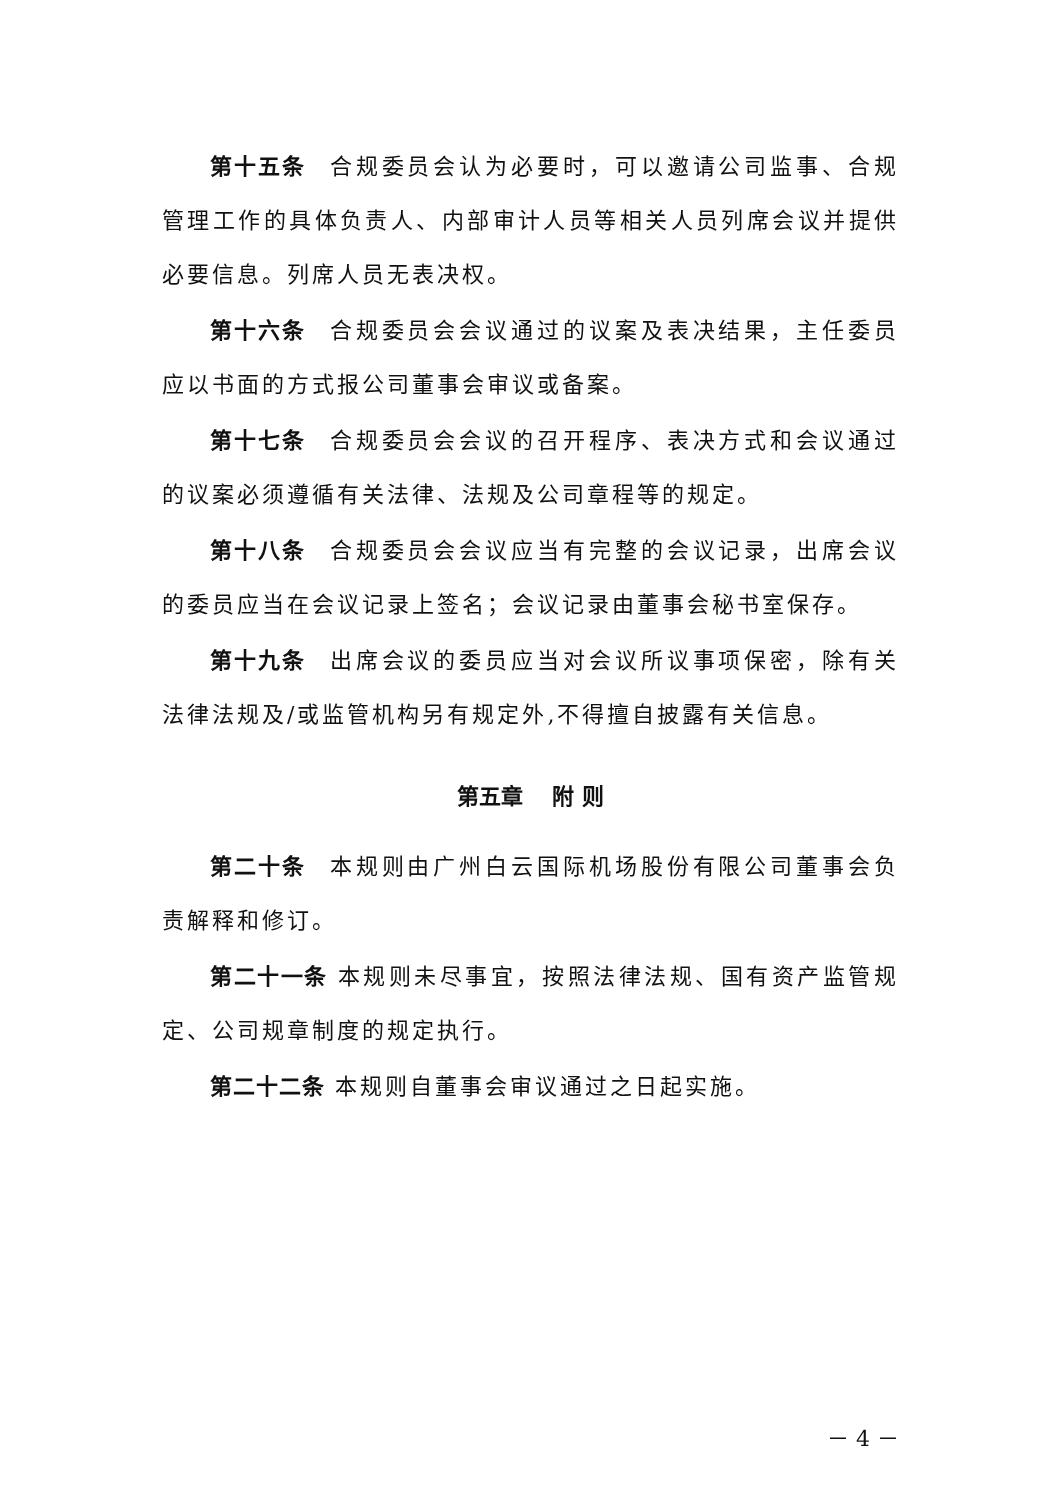第十五条 合规委员会认为必要时，可以邀请公司监事、合规管理工作的具体负责人、内部审计人员等相关人员列席会议并提供必要信息。列席人员无表决权。
第十六条 合规委员会会议通过的议案及表决结果，主任委员应以书面的方式报公司董事会审议或备案。
第十七条 合规委员会会议的召开程序、表决方式和会议通过的议案必须遵循有关法律、法规及公司章程等的规定。
第十八条 合规委员会会议应当有完整的会议记录，出席会议的委员应当在会议记录上签名；会议记录由董事会秘书室保存。
第十九条 出席会议的委员应当对会议所议事项保密，除有关法律法规及/或监管机构另有规定外,不得擅自披露有关信息。
第五章　 附 则
第二十条 本规则由广州白云国际机场股份有限公司董事会负责解释和修订。
第二十一条 本规则未尽事宜，按照法律法规、国有资产监管规定、公司规章制度的规定执行。
第二十二条 本规则自董事会审议通过之日起实施。
－ 4 －